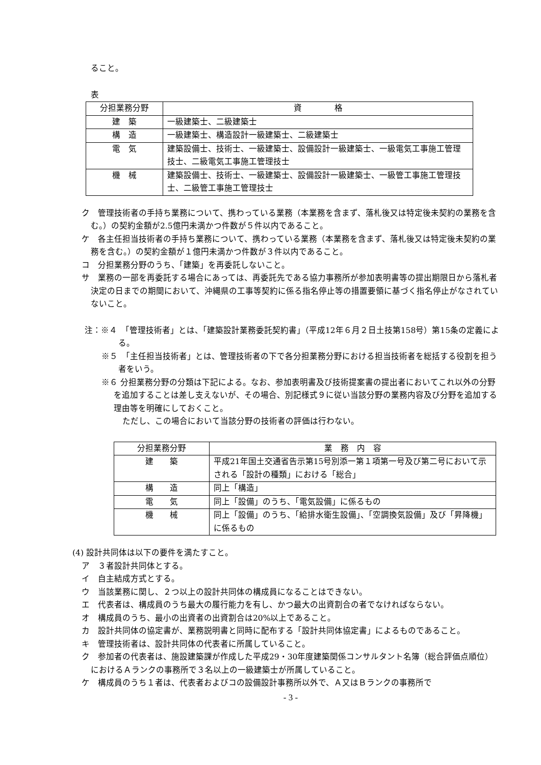ること。
表
| 分担業務分野 | 資 格 |
| 建 築 | 一級建築士、二級建築士 |
| 構 造 | 一級建築士、構造設計一級建築士、二級建築士 |
| 電 気 | 建築設備士、技術士、一級建築士、設備設計一級建築士、一級電気工事施工管理技士、二級電気工事施工管理技士 |
| 機 械 | 建築設備士、技術士、一級建築士、設備設計一級建築士、一級管工事施工管理技士、二級管工事施工管理技士 |
ク　管理技術者の手持ち業務について、携わっている業務（本業務を含まず、落札後又は特定後未契約の業務を含む。）の契約金額が2.5億円未満かつ件数が５件以内であること。
ケ　各主任担当技術者の手持ち業務について、携わっている業務（本業務を含まず、落札後又は特定後未契約の業務を含む。）の契約金額が１億円未満かつ件数が３件以内であること。
コ　分担業務分野のうち、「建築」を再委託しないこと。
サ　業務の一部を再委託する場合にあっては、再委託先である協力事務所が参加表明書等の提出期限日から落札者決定の日までの期間において、沖縄県の工事等契約に係る指名停止等の措置要領に基づく指名停止がなされていないこと。
注：※４　「管理技術者」とは、「建築設計業務委託契約書」（平成12年６月２日土技第158号）第15条の定義による。
※５　「主任担当技術者」とは、管理技術者の下で各分担業務分野における担当技術者を総括する役割を担う者をいう。
※６ 分担業務分野の分類は下記による。なお、参加表明書及び技術提案書の提出者においてこれ以外の分野を追加することは差し支えないが、その場合、別記様式９に従い当該分野の業務内容及び分野を追加する理由等を明確にしておくこと。
ただし、この場合において当該分野の技術者の評価は行わない。
| 分担業務分野 | 業 務 内 容 |
| 建 築 | 平成21年国土交通省告示第15号別添一第１項第一号及び第二号において示される「設計の種類」における「総合」 |
| 構 造 | 同上「構造」 |
| 電 気 | 同上「設備」のうち、「電気設備」に係るもの |
| 機 械 | 同上「設備」のうち、「給排水衛生設備」、「空調換気設備」及び「昇降機」に係るもの |
(4) 設計共同体は以下の要件を満たすこと。
ア　３者設計共同体とする。
イ　自主結成方式とする。
ウ　当該業務に関し、２つ以上の設計共同体の構成員になることはできない。
エ　代表者は、構成員のうち最大の履行能力を有し、かつ最大の出資割合の者でなければならない。
オ　構成員のうち、最小の出資者の出資割合は20%以上であること。
カ　設計共同体の協定書が、業務説明書と同時に配布する「設計共同体協定書」によるものであること。
キ　管理技術者は、設計共同体の代表者に所属していること。
ク　参加者の代表者は、施設建築課が作成した平成29・30年度建築関係コンサルタント名簿（総合評価点順位）におけるＡランクの事務所で３名以上の一級建築士が所属していること。
ケ　構成員のうち１者は、代表者およびコの設備設計事務所以外で、Ａ又はＢランクの事務所で
- 3 -